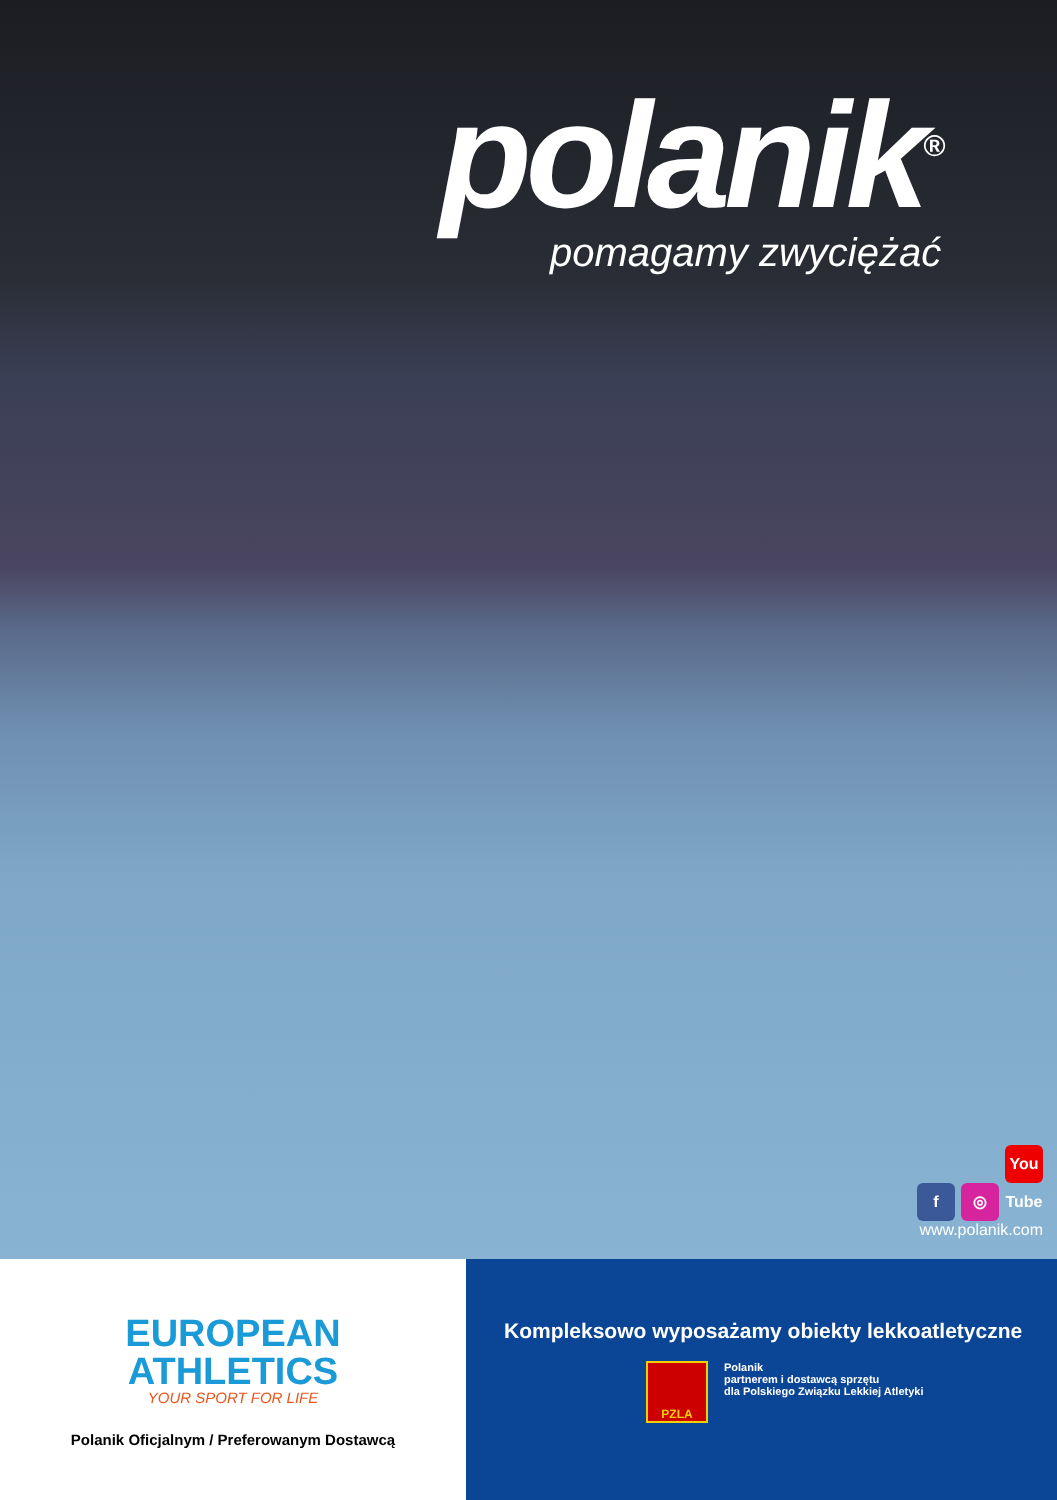polanik<sup>®</sup>
pomagamy zwyciężać
f ◎ You Tube
www.polanik.com
EUROPEAN
ATHLETICS
YOUR SPORT FOR LIFE
Polanik Oficjalnym / Preferowanym Dostawcą
Kompleksowo wyposażamy obiekty lekkoatletyczne
PZLA
Polanik
partnerem i dostawcą sprzętu
dla Polskiego Związku Lekkiej Atletyki